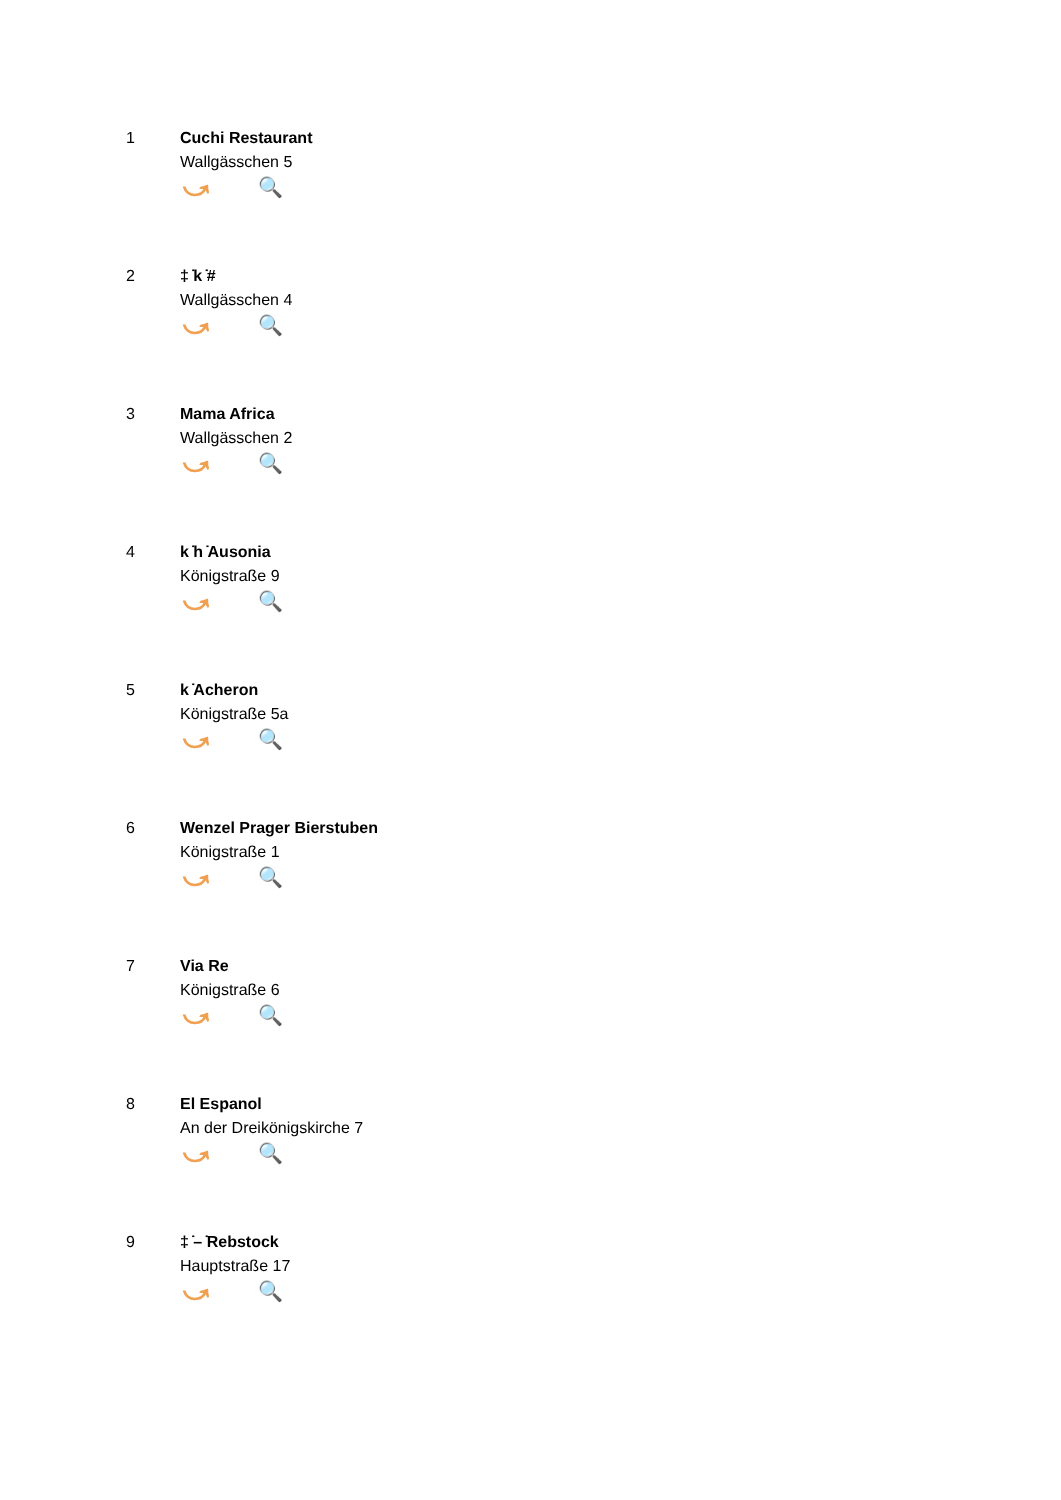1 Cuchi Restaurant
Wallgässchen 5
⤻ 🔍
2 ‡ ̇k ̇#
Wallgässchen 4
⤻ 🔍
3 Mama Africa
Wallgässchen 2
⤻ 🔍
4 k ̇h ̇Ausonia
Königstraße 9
⤻ 🔍
5 k ̇Acheron
Königstraße 5a
⤻ 🔍
6 Wenzel Prager Bierstuben
Königstraße 1
⤻ 🔍
7 Via Re
Königstraße 6
⤻ 🔍
8 El Espanol
An der Dreikönigskirche 7
⤻ 🔍
9 ‡ ̇– ̇Rebstock
Hauptstraße 17
⤻ 🔍